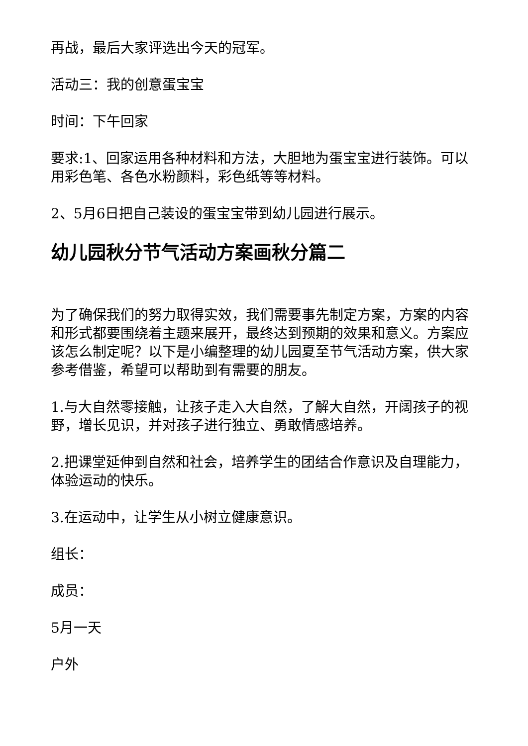再战，最后大家评选出今天的冠军。
活动三：我的创意蛋宝宝
时间：下午回家
要求:1、回家运用各种材料和方法，大胆地为蛋宝宝进行装饰。可以用彩色笔、各色水粉颜料，彩色纸等等材料。
2、5月6日把自己装设的蛋宝宝带到幼儿园进行展示。
幼儿园秋分节气活动方案画秋分篇二
为了确保我们的努力取得实效，我们需要事先制定方案，方案的内容和形式都要围绕着主题来展开，最终达到预期的效果和意义。方案应该怎么制定呢？以下是小编整理的幼儿园夏至节气活动方案，供大家参考借鉴，希望可以帮助到有需要的朋友。
1.与大自然零接触，让孩子走入大自然，了解大自然，开阔孩子的视野，增长见识，并对孩子进行独立、勇敢情感培养。
2.把课堂延伸到自然和社会，培养学生的团结合作意识及自理能力，体验运动的快乐。
3.在运动中，让学生从小树立健康意识。
组长：
成员：
5月一天
户外